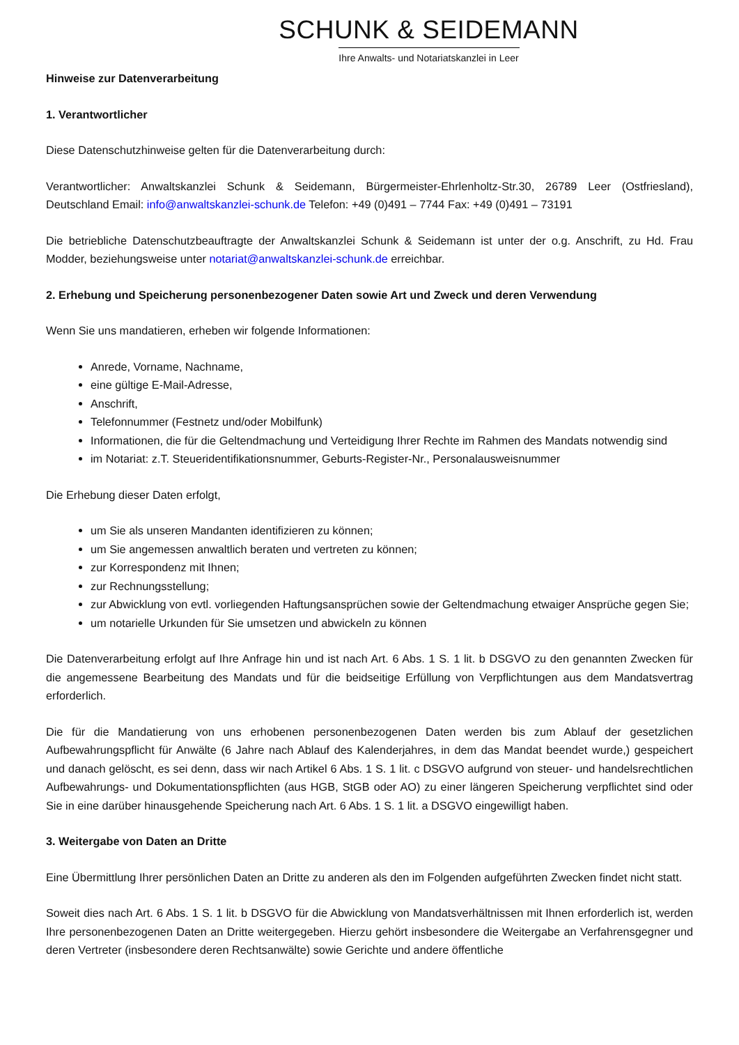SCHUNK & SEIDEMANN
Ihre Anwalts- und Notariatskanzlei in Leer
Hinweise zur Datenverarbeitung
1. Verantwortlicher
Diese Datenschutzhinweise gelten für die Datenverarbeitung durch:
Verantwortlicher: Anwaltskanzlei Schunk & Seidemann, Bürgermeister-Ehrlenholtz-Str.30, 26789 Leer (Ostfriesland), Deutschland Email: info@anwaltskanzlei-schunk.de Telefon: +49 (0)491 – 7744 Fax: +49 (0)491 – 73191
Die betriebliche Datenschutzbeauftragte der Anwaltskanzlei Schunk & Seidemann ist unter der o.g. Anschrift, zu Hd. Frau Modder, beziehungsweise unter notariat@anwaltskanzlei-schunk.de erreichbar.
2. Erhebung und Speicherung personenbezogener Daten sowie Art und Zweck und deren Verwendung
Wenn Sie uns mandatieren, erheben wir folgende Informationen:
Anrede, Vorname, Nachname,
eine gültige E-Mail-Adresse,
Anschrift,
Telefonnummer (Festnetz und/oder Mobilfunk)
Informationen, die für die Geltendmachung und Verteidigung Ihrer Rechte im Rahmen des Mandats notwendig sind
im Notariat: z.T. Steueridentifikationsnummer, Geburts-Register-Nr., Personalausweisnummer
Die Erhebung dieser Daten erfolgt,
um Sie als unseren Mandanten identifizieren zu können;
um Sie angemessen anwaltlich beraten und vertreten zu können;
zur Korrespondenz mit Ihnen;
zur Rechnungsstellung;
zur Abwicklung von evtl. vorliegenden Haftungsansprüchen sowie der Geltendmachung etwaiger Ansprüche gegen Sie;
um notarielle Urkunden für Sie umsetzen und abwickeln zu können
Die Datenverarbeitung erfolgt auf Ihre Anfrage hin und ist nach Art. 6 Abs. 1 S. 1 lit. b DSGVO zu den genannten Zwecken für die angemessene Bearbeitung des Mandats und für die beidseitige Erfüllung von Verpflichtungen aus dem Mandatsvertrag erforderlich.
Die für die Mandatierung von uns erhobenen personenbezogenen Daten werden bis zum Ablauf der gesetzlichen Aufbewahrungspflicht für Anwälte (6 Jahre nach Ablauf des Kalenderjahres, in dem das Mandat beendet wurde,) gespeichert und danach gelöscht, es sei denn, dass wir nach Artikel 6 Abs. 1 S. 1 lit. c DSGVO aufgrund von steuer- und handelsrechtlichen Aufbewahrungs- und Dokumentationspflichten (aus HGB, StGB oder AO) zu einer längeren Speicherung verpflichtet sind oder Sie in eine darüber hinausgehende Speicherung nach Art. 6 Abs. 1 S. 1 lit. a DSGVO eingewilligt haben.
3. Weitergabe von Daten an Dritte
Eine Übermittlung Ihrer persönlichen Daten an Dritte zu anderen als den im Folgenden aufgeführten Zwecken findet nicht statt.
Soweit dies nach Art. 6 Abs. 1 S. 1 lit. b DSGVO für die Abwicklung von Mandatsverhältnissen mit Ihnen erforderlich ist, werden Ihre personenbezogenen Daten an Dritte weitergegeben. Hierzu gehört insbesondere die Weitergabe an Verfahrensgegner und deren Vertreter (insbesondere deren Rechtsanwälte) sowie Gerichte und andere öffentliche